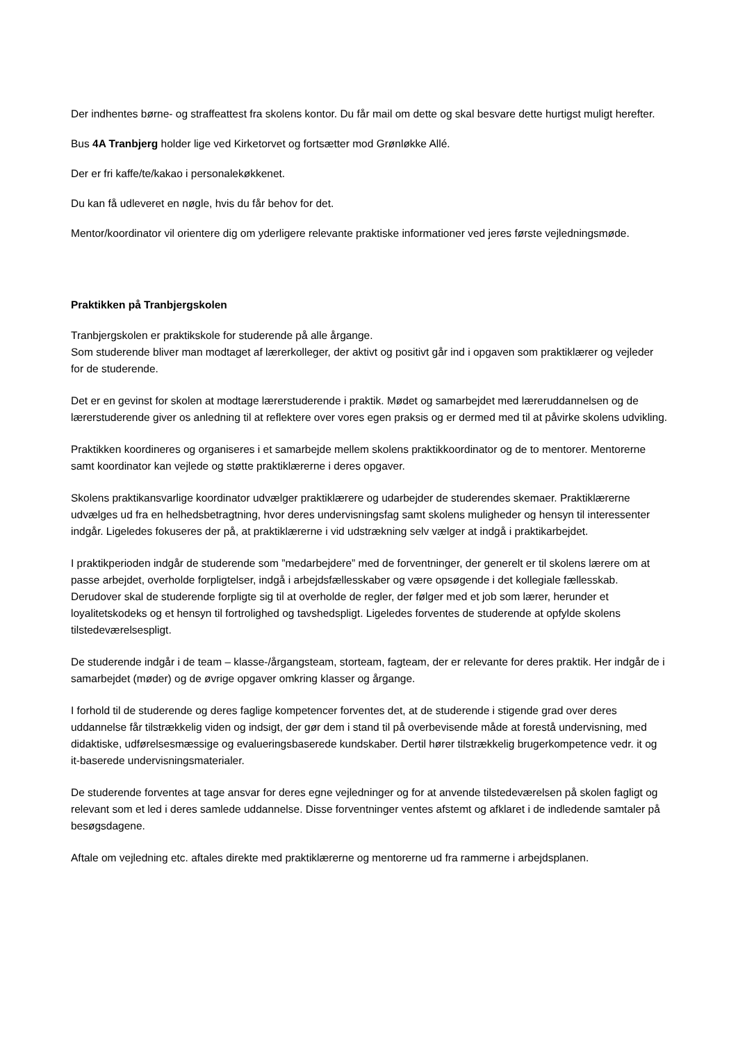Der indhentes børne- og straffeattest fra skolens kontor. Du får mail om dette og skal besvare dette hurtigst muligt herefter.
Bus 4A Tranbjerg holder lige ved Kirketorvet og fortsætter mod Grønløkke Allé.
Der er fri kaffe/te/kakao i personalekøkkenet.
Du kan få udleveret en nøgle, hvis du får behov for det.
Mentor/koordinator vil orientere dig om yderligere relevante praktiske informationer ved jeres første vejledningsmøde.
Praktikken på Tranbjergskolen
Tranbjergskolen er praktikskole for studerende på alle årgange.
Som studerende bliver man modtaget af lærerkolleger, der aktivt og positivt går ind i opgaven som praktiklærer og vejleder for de studerende.
Det er en gevinst for skolen at modtage lærerstuderende i praktik. Mødet og samarbejdet med læreruddannelsen og de lærerstuderende giver os anledning til at reflektere over vores egen praksis og er dermed med til at påvirke skolens udvikling.
Praktikken koordineres og organiseres i et samarbejde mellem skolens praktikkoordinator og de to mentorer. Mentorerne samt koordinator kan vejlede og støtte praktiklærerne i deres opgaver.
Skolens praktikansvarlige koordinator udvælger praktiklærere og udarbejder de studerendes skemaer. Praktiklærerne udvælges ud fra en helhedsbetragtning, hvor deres undervisningsfag samt skolens muligheder og hensyn til interessenter indgår. Ligeledes fokuseres der på, at praktiklærerne i vid udstrækning selv vælger at indgå i praktikarbejdet.
I praktikperioden indgår de studerende som ”medarbejdere” med de forventninger, der generelt er til skolens lærere om at passe arbejdet, overholde forpligtelser, indgå i arbejdsfællesskaber og være opsøgende i det kollegiale fællesskab. Derudover skal de studerende forpligte sig til at overholde de regler, der følger med et job som lærer, herunder et loyalitetskodeks og et hensyn til fortrolighed og tavshedspligt. Ligeledes forventes de studerende at opfylde skolens tilstedeværelsespligt.
De studerende indgår i de team – klasse-/årgangsteam, storteam, fagteam, der er relevante for deres praktik. Her indgår de i samarbejdet (møder) og de øvrige opgaver omkring klasser og årgange.
I forhold til de studerende og deres faglige kompetencer forventes det, at de studerende i stigende grad over deres uddannelse får tilstrækkelig viden og indsigt, der gør dem i stand til på overbevisende måde at forestå undervisning, med didaktiske, udførelsesmæssige og evalueringsbaserede kundskaber. Dertil hører tilstrækkelig brugerkompetence vedr. it og it-baserede undervisningsmaterialer.
De studerende forventes at tage ansvar for deres egne vejledninger og for at anvende tilstedeværelsen på skolen fagligt og relevant som et led i deres samlede uddannelse. Disse forventninger ventes afstemt og afklaret i de indledende samtaler på besøgsdagene.
Aftale om vejledning etc. aftales direkte med praktiklærerne og mentorerne ud fra rammerne i arbejdsplanen.